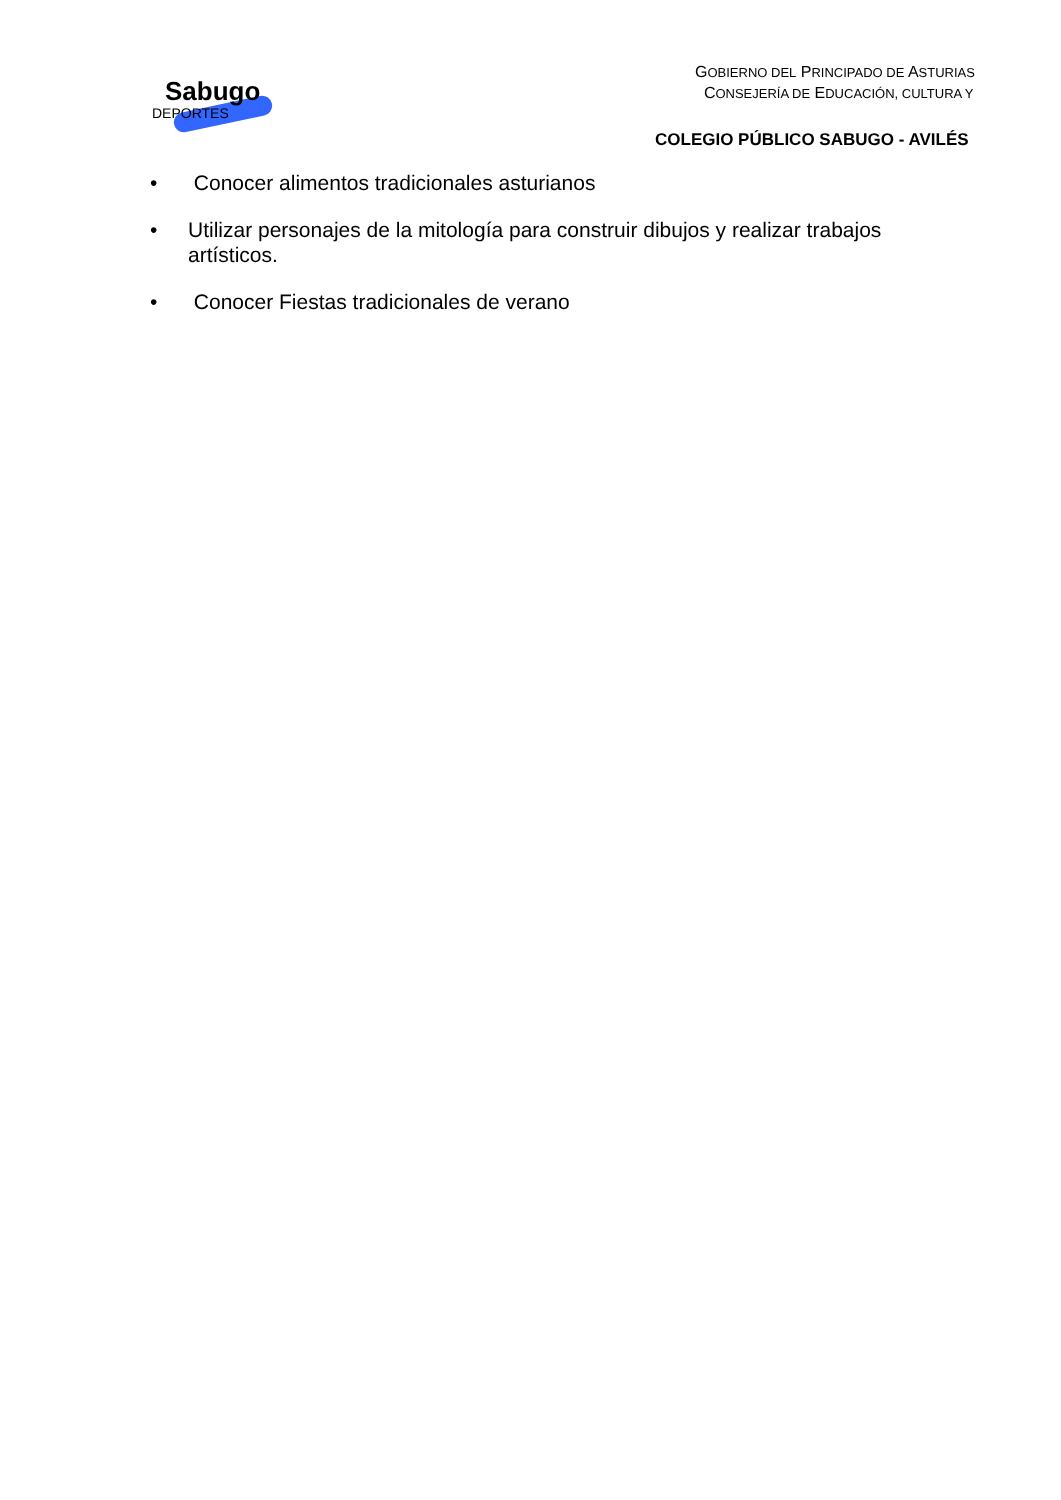Sabugo
DEPORTES
GOBIERNO DEL PRINCIPADO DE ASTURIAS
CONSEJERÍA DE EDUCACIÓN, CULTURA Y
COLEGIO PÚBLICO SABUGO - AVILÉS
• Conocer alimentos tradicionales asturianos
• Utilizar personajes de la mitología para construir dibujos y realizar trabajos artísticos.
• Conocer Fiestas tradicionales de verano